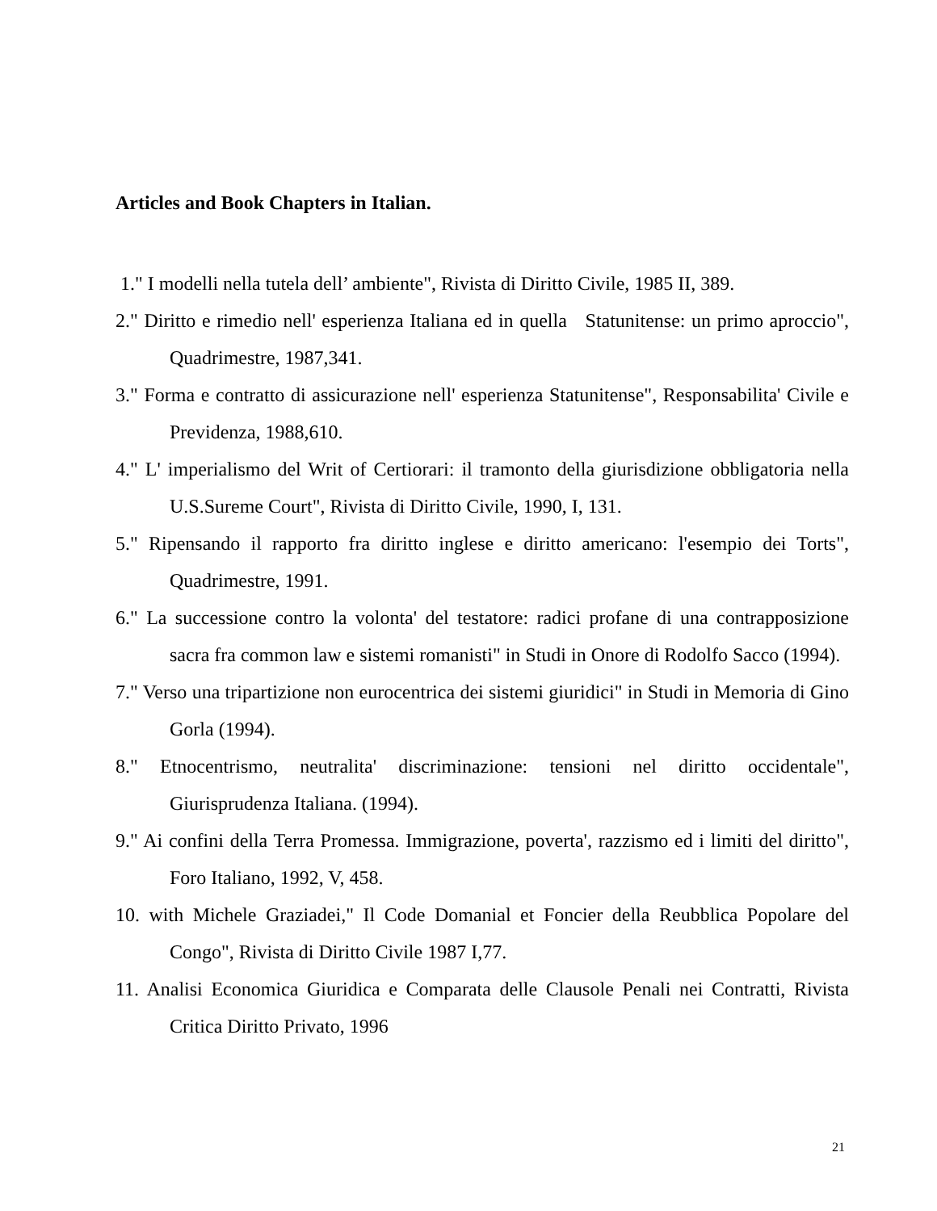Articles and Book Chapters in Italian.
1." I modelli nella tutela dell’ ambiente", Rivista di Diritto Civile, 1985 II, 389.
2." Diritto e rimedio nell' esperienza Italiana ed in quella Statunitense: un primo aproccio", Quadrimestre, 1987,341.
3." Forma e contratto di assicurazione nell' esperienza Statunitense", Responsabilita' Civile e Previdenza, 1988,610.
4." L' imperialismo del Writ of Certiorari: il tramonto della giurisdizione obbligatoria nella U.S.Sureme Court", Rivista di Diritto Civile, 1990, I, 131.
5." Ripensando il rapporto fra diritto inglese e diritto americano: l'esempio dei Torts", Quadrimestre, 1991.
6." La successione contro la volonta' del testatore: radici profane di una contrapposizione sacra fra common law e sistemi romanisti" in Studi in Onore di Rodolfo Sacco (1994).
7." Verso una tripartizione non eurocentrica dei sistemi giuridici" in Studi in Memoria di Gino Gorla (1994).
8." Etnocentrismo, neutralita' discriminazione: tensioni nel diritto occidentale", Giurisprudenza Italiana. (1994).
9." Ai confini della Terra Promessa. Immigrazione, poverta', razzismo ed i limiti del diritto", Foro Italiano, 1992, V, 458.
10. with Michele Graziadei," Il Code Domanial et Foncier della Reubblica Popolare del Congo", Rivista di Diritto Civile 1987 I,77.
11. Analisi Economica Giuridica e Comparata delle Clausole Penali nei Contratti, Rivista Critica Diritto Privato, 1996
21